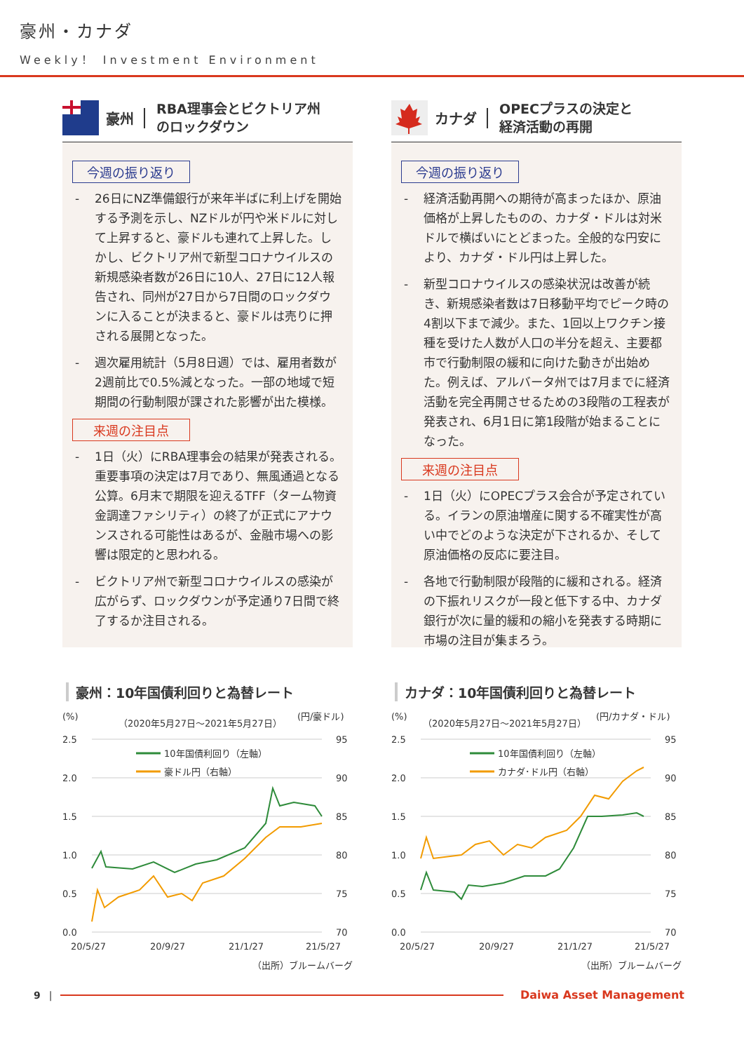豪州・カナダ
Weekly！ Investment Environment
豪州
RBA理事会とビクトリア州
のロックダウン
今週の振り返り
- 26日にNZ準備銀行が来年半ばに利上げを開始する予測を示し、NZドルが円や米ドルに対して上昇すると、豪ドルも連れて上昇した。しかし、ビクトリア州で新型コロナウイルスの新規感染者数が26日に10人、27日に12人報告され、同州が27日から7日間のロックダウンに入ることが決まると、豪ドルは売りに押される展開となった。
- 週次雇用統計（5月8日週）では、雇用者数が2週前比で0.5%減となった。一部の地域で短期間の行動制限が課された影響が出た模様。
来週の注目点
- 1日（火）にRBA理事会の結果が発表される。重要事項の決定は7月であり、無風通過となる公算。6月末で期限を迎えるTFF（ターム物資金調達ファシリティ）の終了が正式にアナウンスされる可能性はあるが、金融市場への影響は限定的と思われる。
- ビクトリア州で新型コロナウイルスの感染が広がらず、ロックダウンが予定通り7日間で終了するか注目される。
豪州：10年国債利回りと為替レート
(%)
（2020年5月27日～2021年5月27日）
(円/豪ドル)
2.5
2.0
1.5
1.0
0.5
0.0
95
90
85
80
75
70
20/5/27
20/9/27
21/1/27
21/5/27
10年国債利回り（左軸）
豪ドル円（右軸）
（出所）ブルームバーグ
カナダ
OPECプラスの決定と
経済活動の再開
今週の振り返り
- 経済活動再開への期待が高まったほか、原油価格が上昇したものの、カナダ・ドルは対米ドルで横ばいにとどまった。全般的な円安により、カナダ・ドル円は上昇した。
- 新型コロナウイルスの感染状況は改善が続き、新規感染者数は7日移動平均でピーク時の4割以下まで減少。また、1回以上ワクチン接種を受けた人数が人口の半分を超え、主要都市で行動制限の緩和に向けた動きが出始めた。例えば、アルバータ州では7月までに経済活動を完全再開させるための3段階の工程表が発表され、6月1日に第1段階が始まることになった。
来週の注目点
- 1日（火）にOPECプラス会合が予定されている。イランの原油増産に関する不確実性が高い中でどのような決定が下されるか、そして原油価格の反応に要注目。
- 各地で行動制限が段階的に緩和される。経済の下振れリスクが一段と低下する中、カナダ銀行が次に量的緩和の縮小を発表する時期に市場の注目が集まろう。
カナダ：10年国債利回りと為替レート
(%)
（2020年5月27日～2021年5月27日）
(円/カナダ・ドル)
2.5
2.0
1.5
1.0
0.5
0.0
95
90
85
80
75
70
20/5/27
20/9/27
21/1/27
21/5/27
10年国債利回り（左軸）
カナダ･ドル円（右軸）
（出所）ブルームバーグ
9 | Daiwa Asset Management